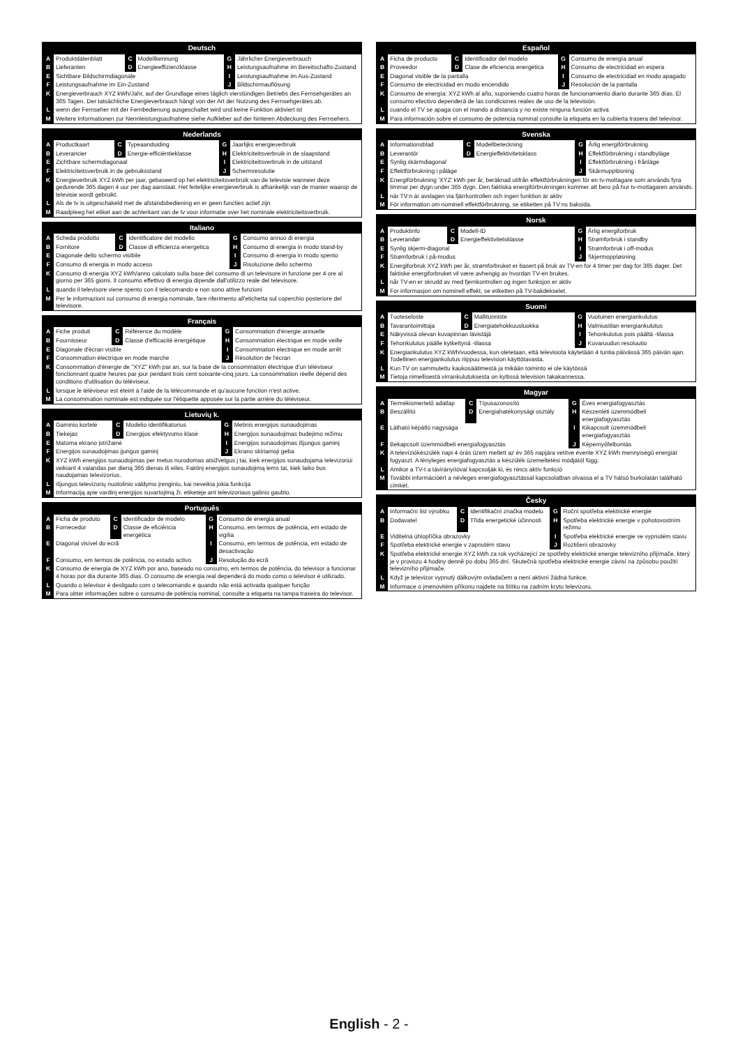Deutsch
| A | Produktdatenblatt | C | Modellkennung | G | Jährlicher Energieverbrauch |
| B | Lieferanten | D | Energieeffizienzklasse | H | Leistungsaufnahme im Bereitschafts-Zustand |
| E | Sichtbare Bildschirmdiagonale | | | I | Leistungsaufnahme im Aus-Zustand |
| F | Leistungsaufnahme im Ein-Zustand | | | J | Bildschirmauflösung |
| K | Energieverbrauch XYZ kWh/Jahr, auf der Grundlage eines täglich vierstündigen Betriebs des Fernsehgerätes an 365 Tagen. Der tatsächliche Energieverbrauch hängt von der Art der Nutzung des Fernsehgerätes ab. | | | | |
| L | wenn der Fernseher mit der Fernbedienung ausgeschaltet wird und keine Funktion aktiviert ist | | | | |
| M | Weitere Informationen zur Nennleistungsaufnahme siehe Aufkleber auf der hinteren Abdeckung des Fernsehers. | | | | |
Nederlands
| A | Productkaart | C | Typeaanduiding | G | Jaarlijks energieverbruik |
| B | Leverancier | D | Energie-efficiëntieklasse | H | Elektriciteitsverbruik in de slaapstand |
| E | Zichtbare schermdiagonaal | | | I | Elektriciteitsverbruik in de uitstand |
| F | Elektriciteitsverbruik in de gebruiksstand | | | J | Schermresolutie |
| K | Energieverbruik XYZ kWh per jaar, gebaseerd op het elektriciteitsverbruik van de televisie wanneer deze gedurende 365 dagen 4 uur per dag aanstaat. Het feitelijke energieverbruik is afhankelijk van de manier waarop de televisie wordt gebruikt. | | | | |
| L | Als de tv is uitgeschakeld met de afstandsbediening en er geen functies actief zijn | | | | |
| M | Raadpleeg het etiket aan de achterkant van de tv voor informatie over het nominale elektriciteitsverbruik. | | | | |
Italiano
| A | Scheda prodotto | C | Identificatore del modello | G | Consumo annuo di energia |
| B | Fornitore | D | Classe di efficienza energetica | H | Consumo di energia in modo stand-by |
| E | Diagonale dello schermo visibile | | | I | Consumo di energia in modo spento |
| F | Consumo di energia in modo acceso | | | J | Risoluzione dello schermo |
| K | Consumo di energia XYZ kWh/anno calcolato sulla base del consumo di un televisore in funzione per 4 ore al giorno per 365 giorni. Il consumo effettivo di energia dipende dall'utilizzo reale del televisore. | | | | |
| L | quando il televisore viene spento con il telecomando e non sono attive funzioni | | | | |
| M | Per le informazioni sul consumo di energia nominale, fare riferimento all'etichetta sul coperchio posteriore del televisore. | | | | |
Français
| A | Fiche produit | C | Référence du modèle | G | Consommation d'énergie annuelle |
| B | Fournisseur | D | Classe d'efficacité énergétique | H | Consommation électrique en mode veille |
| E | Diagonale d'écran visible | | | I | Consommation électrique en mode arrêt |
| F | Consommation électrique en mode marche | | | J | Résolution de l'écran |
| K | Consommation d'énergie de "XYZ" kWh par an, sur la base de la consommation électrique d'un téléviseur fonctionnant quatre heures par jour pendant trois cent soixante-cinq jours. La consommation réelle dépend des conditions d'utilisation du téléviseur. | | | | |
| L | lorsque le téléviseur est éteint à l'aide de la télécommande et qu'aucune fonction n'est active. | | | | |
| M | La consommation nominale est indiquée sur l'étiquette apposée sur la partie arrière du téléviseur. | | | | |
Lietuvių k.
| A | Gaminio kortelė | C | Modelio identifikatorius | G | Metinis energijos sunaudojimas |
| B | Tiekėjas | D | Energijos efektyvumo klasė | H | Energijos sunaudojimas budėjimo režimu |
| E | Matoma ekrano įstrižainė | | | I | Energijos sunaudojimas išjungus gaminį |
| F | Energijos sunaudojimas įjungus gaminį | | | J | Ekrano skiriamoji geba |
| K | XYZ kWh energijos sunaudojimas per metus nurodomas atsižvelgus į tai, kiek energijos sunaudojama televizoriui veikiant 4 valandas per dieną 365 dienas iš eilės. Faktinį energijos sunaudojimą lems tai, kiek laiko bus naudojamas televizorius. | | | | |
| L | išjungus televizorių nuotolinio valdymo įrenginiu, kai neveikia jokia funkcija | | | | |
| M | Informaciją apie vardinį energijos suvartojimą žr. etiketėje ant televizoriaus galinio gaubto. | | | | |
Português
| A | Ficha de produto | C | Identificador de modelo | G | Consumo de energia anual |
| B | Fornecedor | D | Classe de eficiência energética | H | Consumo, em termos de potência, em estado de vigília |
| E | Diagonal visível do ecrã | | | I | Consumo, em termos de potência, em estado de desactivação |
| F | Consumo, em termos de potência, no estado activo | | | J | Resolução do ecrã |
| K | Consumo de energia de XYZ kWh por ano, baseado no consumo, em termos de potência, do televisor a funcionar 4 horas por dia durante 365 dias. O consumo de energia real dependerá do modo como o televisor é utilizado. | | | | |
| L | Quando o televisor é desligado com o telecomando e quando não está activada qualquer função | | | | |
| M | Para obter informações sobre o consumo de potência nominal, consulte a etiqueta na tampa traseira do televisor. | | | | |
Español
| A | Ficha de producto | C | Identificador del modelo | G | Consumo de energía anual |
| B | Proveedor | D | Clase de eficiencia energética | H | Consumo de electricidad en espera |
| E | Diagonal visible de la pantalla | | | I | Consumo de electricidad en modo apagado |
| F | Consumo de electricidad en modo encendido | | | J | Resolución de la pantalla |
| K | Consumo de energía: XYZ kWh al año, suponiendo cuatro horas de funcionamiento diario durante 365 días. El consumo efectivo dependerá de las condiciones reales de uso de la televisión. | | | | |
| L | cuando el TV se apaga con el mando a distancia y no existe ninguna función activa | | | | |
| M | Para información sobre el consumo de potencia nominal consulte la etiqueta en la cubierta trasera del televisor. | | | | |
Svenska
| A | Informationsblad | C | Modellbeteckning | G | Årlig energiförbrukning |
| B | Leverantör | D | Energieffektivitetsklass | H | Effektförbrukning i standbyläge |
| E | Synlig skärmdiagonal | | | I | Effektförbrukning i frånläge |
| F | Effektförbrukning i påläge | | | J | Skärmupplösning |
| K | Energiförbrukning 'XYZ' kWh per år, beräknad utifrån effektförbrukningen för en tv-mottagare som används fyra timmar per dygn under 365 dygn. Den faktiska energiförbrukningen kommer att bero på hur tv-mottagaren används. | | | | |
| L | när TV:n är avslagen via fjärrkontrollen och ingen funktion är aktiv | | | | |
| M | För information om nominell effektförbrukning, se etiketten på TV:ns baksida. | | | | |
Norsk
| A | Produktinfo | C | Modell-ID | G | Årlig energiforbruk |
| B | Leverandør | D | Energieffektivitetsklasse | H | Strømforbruk i standby |
| E | Synlig skjerm-diagonal | | | I | Strømforbruk i off-modus |
| F | Strømforbruk i på-modus | | | J | Skjermoppløsning |
| K | Energiforbruk XYZ kWh per år, strømforbruket er basert på bruk av TV-en for 4 timer per dag for 365 dager. Det faktiske energiforbruket vil være avhengig av hvordan TV-en brukes. | | | | |
| L | når TV-en er skrudd av med fjernkontrollen og ingen funksjon er aktiv | | | | |
| M | For informasjon om nominell effekt, se etiketten på TV-bakdekselet. | | | | |
Suomi
| A | Tuoteseloste | C | Mallitunniste | G | Vuotuinen energiankulutus |
| B | Tavarantoimittaja | D | Energiatehokkuusluokka | H | Valmiustilan energiankulutus |
| E | Näkyvissä olevan kuvapinnan lävistäjä | | | I | Tehonkulutus pois päältä -tilassa |
| F | Tehonkulutus päälle kytkettynä -tilassa | | | J | Kuvaruudun resoluutio |
| K | Energiankulutus XYZ kWh/vuodessa, kun oletetaan, että televisiota käytetään 4 tuntia päivässä 365 päivän ajan. Todellinen energiankulutus riippuu television käyttötavasta. | | | | |
| L | Kun TV on sammutettu kaukosäätimestä ja mikään toiminto ei ole käytössä | | | | |
| M | Tietoja nimellisestä virrankulutuksesta on kyltissä television takakannessa. | | | | |
Magyar
| A | Termékismertető adatlap | C | Típusazonosító | G | Éves energiafogyasztás |
| B | Beszállító | D | Energiahatékonysági osztály | H | Készenléti üzemmódbeli energiafogyasztás |
| E | Látható képátló nagysága | | | I | Kikapcsolt üzemmódbeli energiafogyasztás |
| F | Bekapcsolt üzemmódbeli energiafogyasztás | | | J | Képernyőfelbontás |
| K | A televíziókészülék napi 4 órás üzem mellett az év 365 napjára vetítve évente XYZ kWh mennyiségű energiát fogyaszt. A tényleges energiafogyasztás a készülék üzemeltetési módjától függ. | | | | |
| L | Amikor a TV-t a távirányítóval kapcsolják ki, és nincs aktív funkció | | | | |
| M | További információért a névleges energiafogyasztással kapcsolatban olvassa el a TV hátsó burkolatán található címkét. | | | | |
Česky
| A | Informační list výrobku | C | Identifikační značka modelu | G | Roční spotřeba elektrické energie |
| B | Dodavatel | D | Třída energetické účinnosti | H | Spotřeba elektrické energie v pohotovostním režimu |
| E | Viditelná úhlopříčka obrazovky | | | I | Spotřeba elektrické energie ve vypnutém stavu |
| F | Spotřeba elektrické energie v zapnutém stavu | | | J | Rozlišení obrazovky |
| K | Spotřeba elektrické energie XYZ kWh za rok vycházející ze spotřeby elektrické energie televizního přijímače, který je v provozu 4 hodiny denně po dobu 365 dní. Skutečná spotřeba elektrické energie závisí na způsobu použití televizního přijímače. | | | | |
| L | Když je televizor vypnutý dálkovým ovladačem a není aktivní žádná funkce. | | | | |
| M | Informace o jmenovitém příkonu najdete na štítku na zadním krytu televizoru. | | | | |
English - 2 -